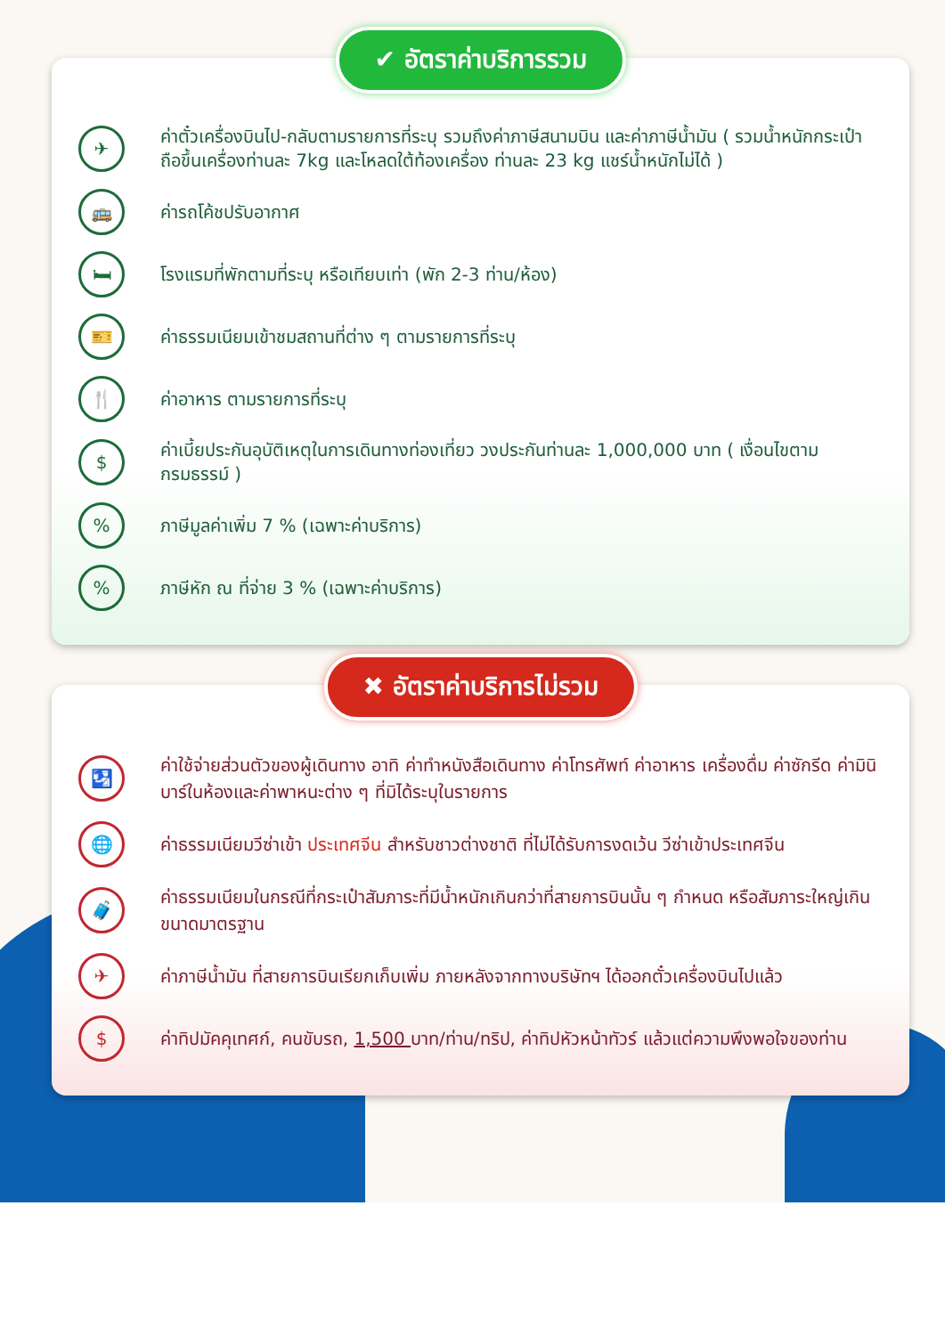✔ อัตราค่าบริการรวม
✈
ค่าตั๋วเครื่องบินไป-กลับตามรายการที่ระบุ รวมถึงค่าภาษีสนามบิน และค่าภาษีน้ำมัน ( รวมน้ำหนักกระเป๋าถือขึ้นเครื่องท่านละ 7kg และโหลดใต้ท้องเครื่อง ท่านละ 23 kg แชร์น้ำหนักไม่ได้ )
🚌
ค่ารถโค้ชปรับอากาศ
🛏
โรงแรมที่พักตามที่ระบุ หรือเทียบเท่า (พัก 2-3 ท่าน/ห้อง)
🎫
ค่าธรรมเนียมเข้าชมสถานที่ต่าง ๆ ตามรายการที่ระบุ
🍴
ค่าอาหาร ตามรายการที่ระบุ
$
ค่าเบี้ยประกันอุบัติเหตุในการเดินทางท่องเที่ยว วงประกันท่านละ 1,000,000 บาท ( เงื่อนไขตามกรมธรรม์ )
%
ภาษีมูลค่าเพิ่ม 7 % (เฉพาะค่าบริการ)
%
ภาษีหัก ณ ที่จ่าย 3 % (เฉพาะค่าบริการ)
✖ อัตราค่าบริการไม่รวม
🛂
ค่าใช้จ่ายส่วนตัวของผู้เดินทาง อาทิ ค่าทำหนังสือเดินทาง ค่าโทรศัพท์ ค่าอาหาร เครื่องดื่ม ค่าซักรีด ค่ามินิบาร์ในห้องและค่าพาหนะต่าง ๆ ที่มิได้ระบุในรายการ
🌐
ค่าธรรมเนียมวีซ่าเข้า ประเทศจีน สำหรับชาวต่างชาติ ที่ไม่ได้รับการงดเว้น วีซ่าเข้าประเทศจีน
🧳
ค่าธรรมเนียมในกรณีที่กระเป๋าสัมภาระที่มีน้ำหนักเกินกว่าที่สายการบินนั้น ๆ กำหนด หรือสัมภาระใหญ่เกินขนาดมาตรฐาน
✈
ค่าภาษีน้ำมัน ที่สายการบินเรียกเก็บเพิ่ม ภายหลังจากทางบริษัทฯ ได้ออกตั๋วเครื่องบินไปแล้ว
$
ค่าทิปมัคคุเทศก์, คนขับรถ, 1,500 บาท/ท่าน/ทริป, ค่าทิปหัวหน้าทัวร์ แล้วแต่ความพึงพอใจของท่าน